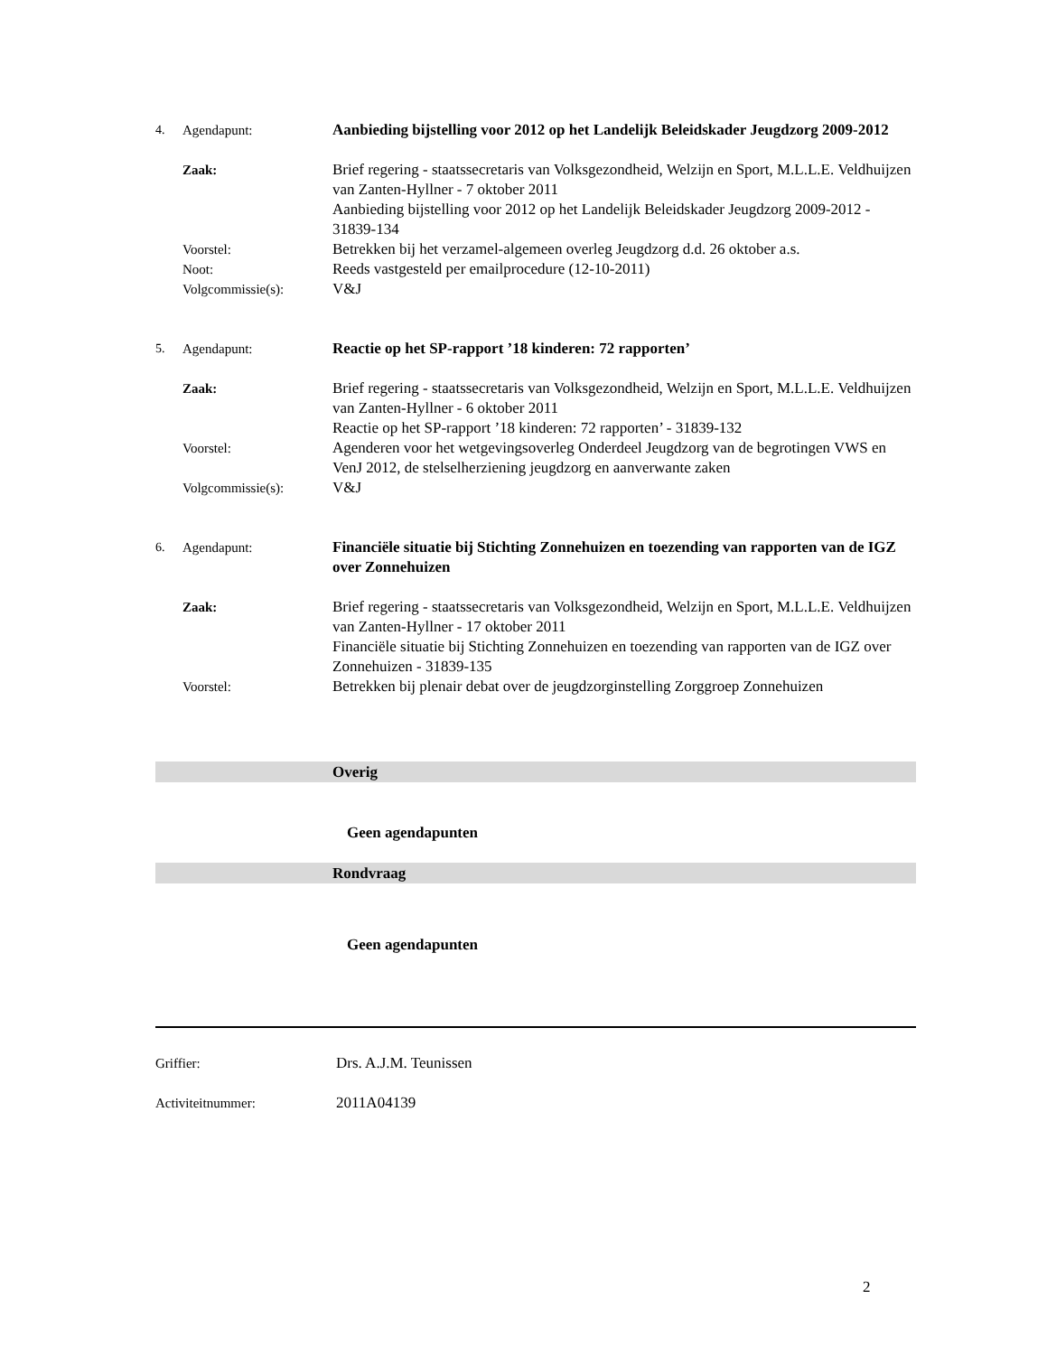4. Agendapunt: Aanbieding bijstelling voor 2012 op het Landelijk Beleidskader Jeugdzorg 2009-2012
Zaak: Brief regering - staatssecretaris van Volksgezondheid, Welzijn en Sport, M.L.L.E. Veldhuijzen van Zanten-Hyllner - 7 oktober 2011
Aanbieding bijstelling voor 2012 op het Landelijk Beleidskader Jeugdzorg 2009-2012 - 31839-134
Voorstel: Betrekken bij het verzamel-algemeen overleg Jeugdzorg d.d. 26 oktober a.s.
Noot: Reeds vastgesteld per emailprocedure (12-10-2011)
Volgcommissie(s): V&J
5. Agendapunt: Reactie op het SP-rapport ’18 kinderen: 72 rapporten’
Zaak: Brief regering - staatssecretaris van Volksgezondheid, Welzijn en Sport, M.L.L.E. Veldhuijzen van Zanten-Hyllner - 6 oktober 2011
Reactie op het SP-rapport ’18 kinderen: 72 rapporten’ - 31839-132
Voorstel: Agenderen voor het wetgevingsoverleg Onderdeel Jeugdzorg van de begrotingen VWS en VenJ 2012, de stelselherziening jeugdzorg en aanverwante zaken
Volgcommissie(s): V&J
6. Agendapunt: Financiële situatie bij Stichting Zonnehuizen en toezending van rapporten van de IGZ over Zonnehuizen
Zaak: Brief regering - staatssecretaris van Volksgezondheid, Welzijn en Sport, M.L.L.E. Veldhuijzen van Zanten-Hyllner - 17 oktober 2011
Financiële situatie bij Stichting Zonnehuizen en toezending van rapporten van de IGZ over Zonnehuizen - 31839-135
Voorstel: Betrekken bij plenair debat over de jeugdzorginstelling Zorggroep Zonnehuizen
Overig
Geen agendapunten
Rondvraag
Geen agendapunten
Griffier: Drs. A.J.M. Teunissen
Activiteitnummer: 2011A04139
2